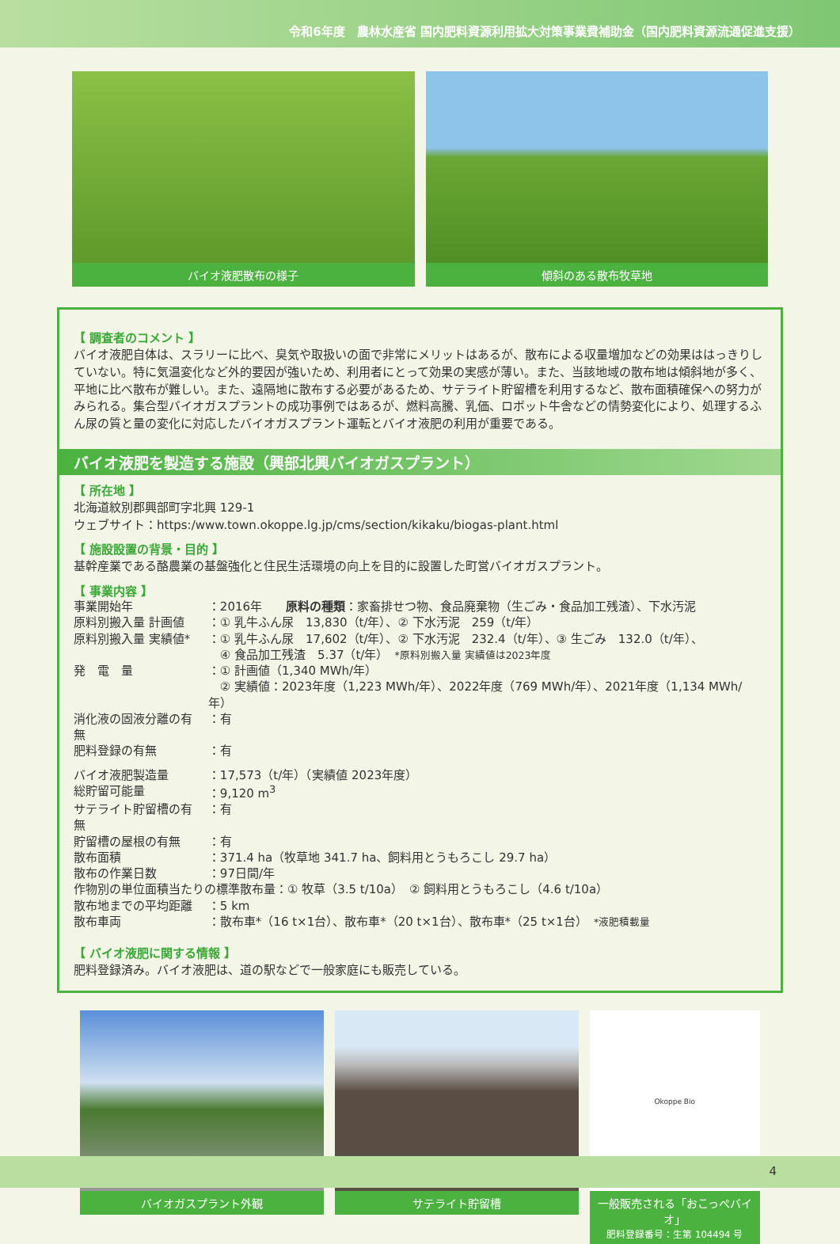令和6年度　農林水産省 国内肥料資源利用拡大対策事業費補助金（国内肥料資源流通促進支援）
バイオ液肥散布の様子 傾斜のある散布牧草地
【 調査者のコメント 】
バイオ液肥自体は、スラリーに比べ、臭気や取扱いの面で非常にメリットはあるが、散布による収量増加などの効果ははっきりしていない。特に気温変化など外的要因が強いため、利用者にとって効果の実感が薄い。また、当該地域の散布地は傾斜地が多く、平地に比べ散布が難しい。また、遠隔地に散布する必要があるため、サテライト貯留槽を利用するなど、散布面積確保への努力がみられる。集合型バイオガスプラントの成功事例ではあるが、燃料高騰、乳価、ロボット牛舎などの情勢変化により、処理するふん尿の質と量の変化に対応したバイオガスプラント運転とバイオ液肥の利用が重要である。
バイオ液肥を製造する施設（興部北興バイオガスプラント）
【 所在地 】
北海道紋別郡興部町字北興 129-1
ウェブサイト：https:/www.town.okoppe.lg.jp/cms/section/kikaku/biogas-plant.html
【 施設設置の背景・目的 】
基幹産業である酪農業の基盤強化と住民生活環境の向上を目的に設置した町営バイオガスプラント。
【 事業内容 】
| 事業開始年 | ：2016年 原料の種類 ：家畜排せつ物、食品廃棄物（生ごみ・食品加工残渣）、下水汚泥 |
| 原料別搬入量 計画値 | ：① 乳牛ふん尿 13,830（t/年）、② 下水汚泥 259（t/年） |
| 原料別搬入量 実績値* | ：① 乳牛ふん尿 17,602（t/年）、② 下水汚泥 232.4（t/年）、③ 生ごみ 132.0（t/年）、 ④ 食品加工残渣 5.37（t/年） *原料別搬入量 実績値は2023年度 |
| 発 電 量 | ：① 計画値（1,340 MWh/年） ② 実績値：2023年度（1,223 MWh/年）、2022年度（769 MWh/年）、2021年度（1,134 MWh/年） |
| 消化液の固液分離の有無 | ：有 |
| 肥料登録の有無 | ：有 |
| バイオ液肥製造量 | ：17,573（t/年）（実績値 2023年度） |
| 総貯留可能量 | ：9,120 m<sup>3</sup> |
| サテライト貯留槽の有無 | ：有 |
| 貯留槽の屋根の有無 | ：有 |
| 散布面積 | ：371.4 ha（牧草地 341.7 ha、飼料用とうもろこし 29.7 ha） |
| 散布の作業日数 | ：97日間/年 |
| 作物別の単位面積当たりの標準散布量：① 牧草（3.5 t/10a） ② 飼料用とうもろこし（4.6 t/10a） | |
| 散布地までの平均距離 | ：5 km |
| 散布車両 | ：散布車*（16 t×1台）、散布車*（20 t×1台）、散布車*（25 t×1台） *液肥積載量 |
【 バイオ液肥に関する情報 】
肥料登録済み。バイオ液肥は、道の駅などで一般家庭にも販売している。
バイオガスプラント外観 サテライト貯留槽
Okoppe Bio
一般販売される「おこっぺバイオ」
肥料登録番号：生第 104494 号
4